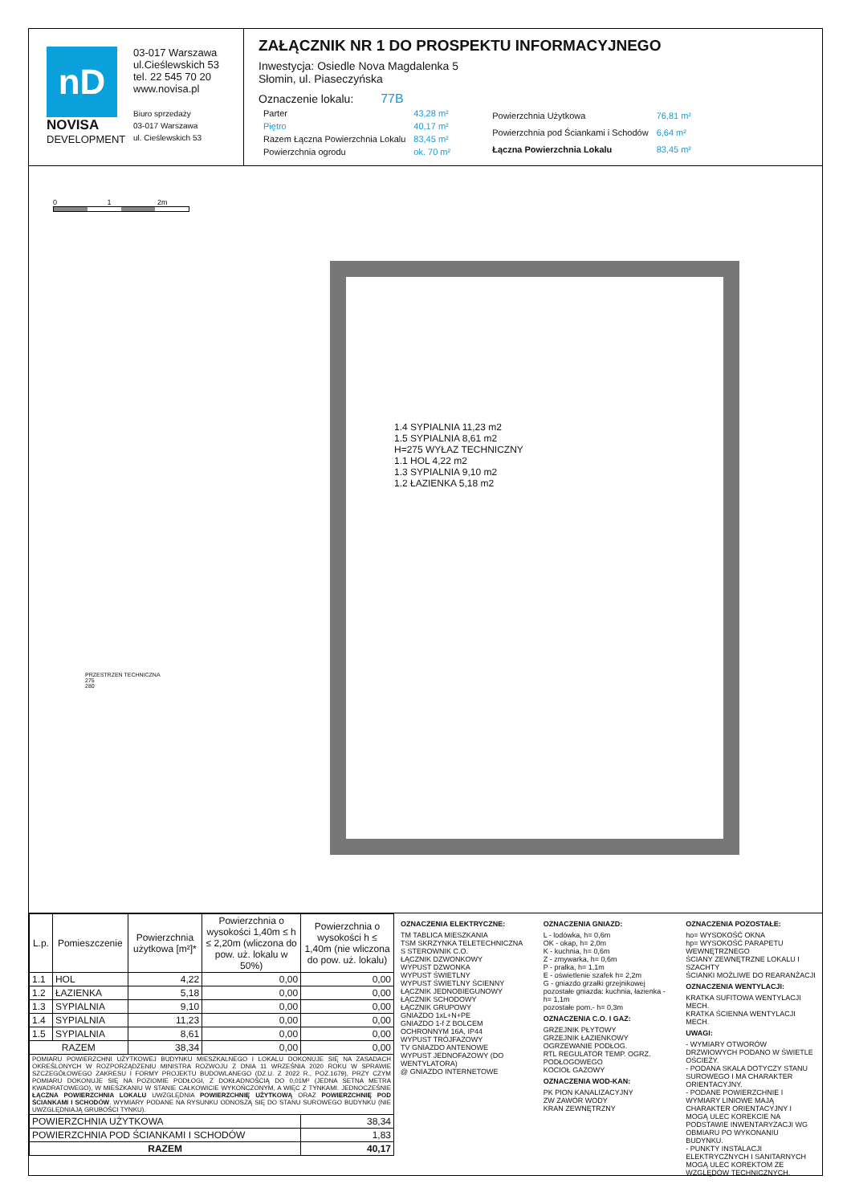nD
NOVISA
DEVELOPMENT
03-017 Warszawa
ul.Cieślewskich 53
tel. 22 545 70 20
www.novisa.pl
Biuro sprzedaży
03-017 Warszawa
ul. Cieślewskich 53
ZAŁĄCZNIK NR 1 DO PROSPEKTU INFORMACYJNEGO
Inwestycja: Osiedle Nova Magdalenka 5
Słomin, ul. Piaseczyńska
Oznaczenie lokalu: 77B
| Parter | 43,28 m² |
| Piętro | 40,17 m² |
| Razem Łączna Powierzchnia Lokalu | 83,45 m² |
| Powierzchnia ogrodu | ok. 70 m² |
| Powierzchnia Użytkowa | 76,81 m² |
| Powierzchnia pod Ściankami i Schodów | 6,64 m² |
| Łączna Powierzchnia Lokalu | 83,45 m² |
0 1 2m
1.4 SYPIALNIA 11,23 m2
1.5 SYPIALNIA 8,61 m2
H=275 WYŁAZ TECHNICZNY
1.1 HOL 4,22 m2
1.3 SYPIALNIA 9,10 m2
1.2 ŁAZIENKA 5,18 m2
PRZESTRZEŃ TECHNICZNA
275
280
| L.p. | Pomieszczenie | Powierzchnia użytkowa [m²]* | Powierzchnia o wysokości 1,40m ≤ h ≤ 2,20m (wliczona do pow. uż. lokalu w 50%) | Powierzchnia o wysokości h ≤ 1,40m (nie wliczona do pow. uż. lokalu) |
| --- | --- | --- | --- | --- |
| 1.1 | HOL | 4,22 | 0,00 | 0,00 |
| 1.2 | ŁAZIENKA | 5,18 | 0,00 | 0,00 |
| 1.3 | SYPIALNIA | 9,10 | 0,00 | 0,00 |
| 1.4 | SYPIALNIA | 11,23 | 0,00 | 0,00 |
| 1.5 | SYPIALNIA | 8,61 | 0,00 | 0,00 |
| RAZEM | | 38,34 | 0,00 | 0,00 |
| POMIARU POWIERZCHNI UŻYTKOWEJ BUDYNKU MIESZKALNEGO I LOKALU DOKONUJE SIĘ NA ZASADACH OKREŚLONYCH W ROZPORZĄDZENIU MINISTRA ROZWOJU Z DNIA 11 WRZEŚNIA 2020 ROKU W SPRAWIE SZCZEGÓŁOWEGO ZAKRESU I FORMY PROJEKTU BUDOWLANEGO (DZ.U. Z 2022 R., POZ.1679), PRZY CZYM POMIARU DOKONUJE SIĘ NA POZIOMIE PODŁOGI, Z DOKŁADNOŚCIĄ DO 0,01M² (JEDNA SETNA METRA KWADRATOWEGO), W MIESZKANIU W STANIE CAŁKOWICIE WYKOŃCZONYM, A WIĘC Z TYNKAMI. JEDNOCZEŚNIE ŁĄCZNA POWIERZCHNIA LOKALU UWZGLĘDNIA POWIERZCHNIĘ UŻYTKOWĄ ORAZ POWIERZCHNIĘ POD ŚCIANKAMI I SCHODÓW . WYMIARY PODANE NA RYSUNKU ODNOSZĄ SIĘ DO STANU SUROWEGO BUDYNKU (NIE UWZGLĘDNIAJĄ GRUBOŚCI TYNKU). | | | | |
| POWIERZCHNIA UŻYTKOWA | | | | 38,34 |
| POWIERZCHNIA POD ŚCIANKAMI I SCHODÓW | | | | 1,83 |
| RAZEM | | | | 40,17 |
OZNACZENIA ELEKTRYCZNE:
TM TABLICA MIESZKANIA
TSM SKRZYNKA TELETECHNICZNA
S STEROWNIK C.O.
ŁĄCZNIK DZWONKOWY
WYPUST DZWONKA
WYPUST ŚWIETLNY
WYPUST ŚWIETLNY ŚCIENNY
ŁĄCZNIK JEDNOBIEGUNOWY
ŁĄCZNIK SCHODOWY
ŁĄCZNIK GRUPOWY
GNIAZDO 1xL+N+PE
GNIAZDO 1-f Z BOLCEM OCHRONNYM 16A, IP44
WYPUST TRÓJFAZOWY
TV GNIAZDO ANTENOWE
WYPUST JEDNOFAZOWY (DO WENTYLATORA)
@ GNIAZDO INTERNETOWE
OZNACZENIA GNIAZD:
L - lodówka, h= 0,6m
OK - okap, h= 2,0m
K - kuchnia, h= 0,6m
Z - zmywarka, h= 0,6m
P - pralka, h= 1,1m
E - oświetlenie szafek h= 2,2m
G - gniazdo grzałki grzejnikowej
pozostałe gniazda: kuchnia, łazienka - h= 1,1m
pozostałe pom.- h= 0,3m
OZNACZENIA C.O. I GAZ:
GRZEJNIK PŁYTOWY
GRZEJNIK ŁAZIENKOWY
OGRZEWANIE PODŁOG.
RTL REGULATOR TEMP. OGRZ. PODŁOGOWEGO
KOCIOŁ GAZOWY
OZNACZENIA WOD-KAN:
PK PION KANALIZACYJNY
ZW ZAWÓR WODY
KRAN ZEWNĘTRZNY
OZNACZENIA POZOSTAŁE:
ho= WYSOKOŚĆ OKNA
hp= WYSOKOŚĆ PARAPETU WEWNĘTRZNEGO
ŚCIANY ZEWNĘTRZNE LOKALU I SZACHTY
ŚCIANKI MOŻLIWE DO REARANŻACJI
OZNACZENIA WENTYLACJI:
KRATKA SUFITOWA WENTYLACJI MECH.
KRATKA ŚCIENNA WENTYLACJI MECH.
UWAGI:
- WYMIARY OTWORÓW DRZWIOWYCH PODANO W ŚWIETLE OŚCIEŻY.
- PODANA SKALA DOTYCZY STANU SUROWEGO I MA CHARAKTER ORIENTACYJNY.
- PODANE POWIERZCHNIE I WYMIARY LINIOWE MAJĄ CHARAKTER ORIENTACYJNY I MOGĄ ULEC KOREKCIE NA PODSTAWIE INWENTARYZACJI WG OBMIARU PO WYKONANIU BUDYNKU.
- PUNKTY INSTALACJI ELEKTRYCZNYCH I SANITARNYCH MOGĄ ULEC KOREKTOM ZE WZGLĘDÓW TECHNICZNYCH.